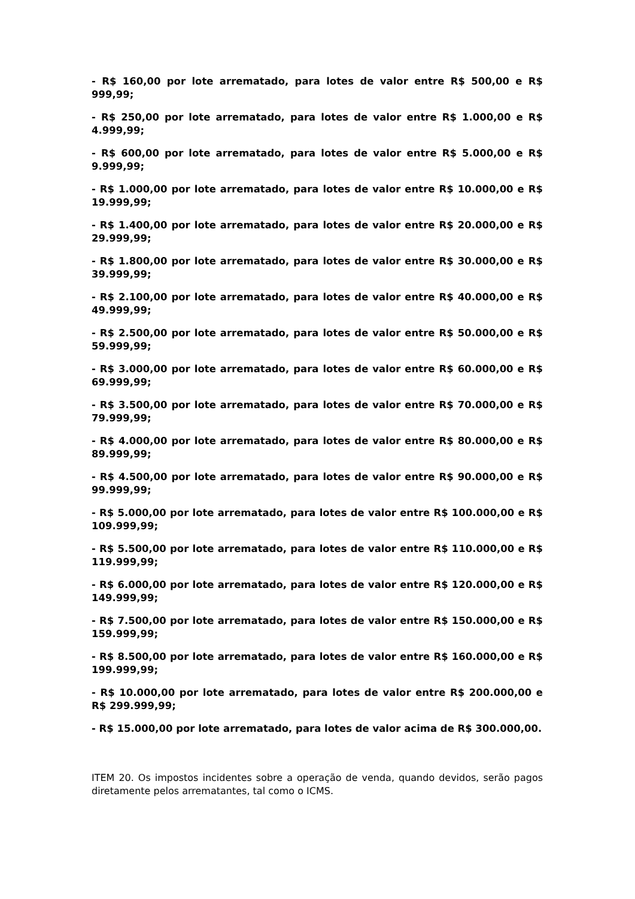- R$ 160,00 por lote arrematado, para lotes de valor entre R$ 500,00 e R$ 999,99;
- R$ 250,00 por lote arrematado, para lotes de valor entre R$ 1.000,00 e R$ 4.999,99;
- R$ 600,00 por lote arrematado, para lotes de valor entre R$ 5.000,00 e R$ 9.999,99;
- R$ 1.000,00 por lote arrematado, para lotes de valor entre R$ 10.000,00 e R$ 19.999,99;
- R$ 1.400,00 por lote arrematado, para lotes de valor entre R$ 20.000,00 e R$ 29.999,99;
- R$ 1.800,00 por lote arrematado, para lotes de valor entre R$ 30.000,00 e R$ 39.999,99;
- R$ 2.100,00 por lote arrematado, para lotes de valor entre R$ 40.000,00 e R$ 49.999,99;
- R$ 2.500,00 por lote arrematado, para lotes de valor entre R$ 50.000,00 e R$ 59.999,99;
- R$ 3.000,00 por lote arrematado, para lotes de valor entre R$ 60.000,00 e R$ 69.999,99;
- R$ 3.500,00 por lote arrematado, para lotes de valor entre R$ 70.000,00 e R$ 79.999,99;
- R$ 4.000,00 por lote arrematado, para lotes de valor entre R$ 80.000,00 e R$ 89.999,99;
- R$ 4.500,00 por lote arrematado, para lotes de valor entre R$ 90.000,00 e R$ 99.999,99;
- R$ 5.000,00 por lote arrematado, para lotes de valor entre R$ 100.000,00 e R$ 109.999,99;
- R$ 5.500,00 por lote arrematado, para lotes de valor entre R$ 110.000,00 e R$ 119.999,99;
- R$ 6.000,00 por lote arrematado, para lotes de valor entre R$ 120.000,00 e R$ 149.999,99;
- R$ 7.500,00 por lote arrematado, para lotes de valor entre R$ 150.000,00 e R$ 159.999,99;
- R$ 8.500,00 por lote arrematado, para lotes de valor entre R$ 160.000,00 e R$ 199.999,99;
- R$ 10.000,00 por lote arrematado, para lotes de valor entre R$ 200.000,00 e R$ 299.999,99;
- R$ 15.000,00 por lote arrematado, para lotes de valor acima de R$ 300.000,00.
ITEM 20. Os impostos incidentes sobre a operação de venda, quando devidos, serão pagos diretamente pelos arrematantes, tal como o ICMS.